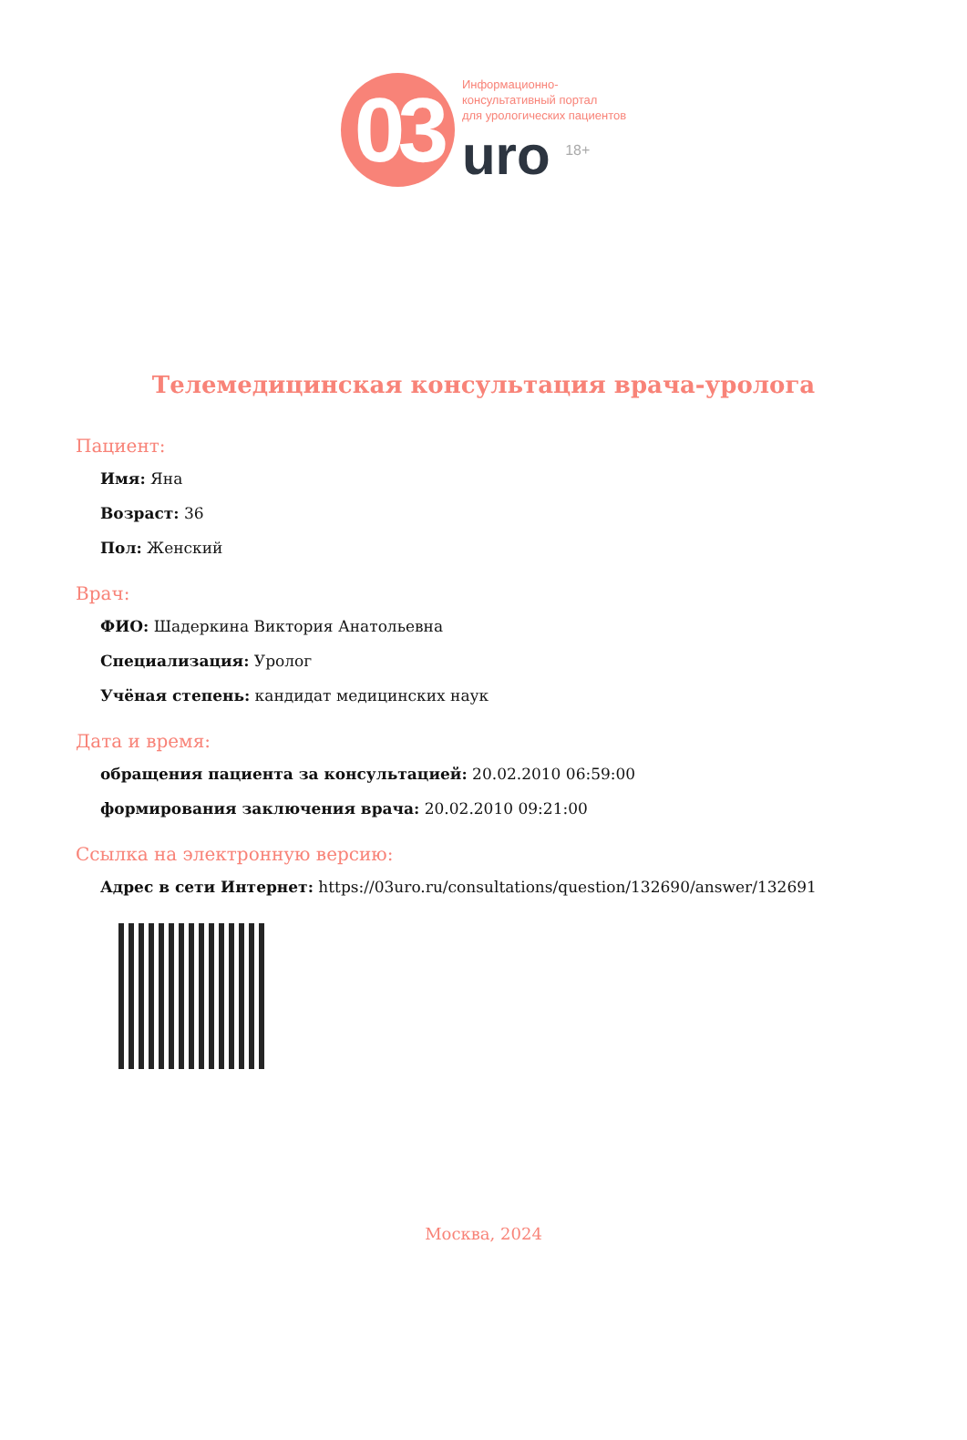03
Информационно-
консультативный портал
для урологических пациентов
uro <sup>18+</sup>
Телемедицинская консультация врача-уролога
Пациент:
Имя: Яна
Возраст: 36
Пол: Женский
Врач:
ФИО: Шадеркина Виктория Анатольевна
Специализация: Уролог
Учёная степень: кандидат медицинских наук
Дата и время:
обращения пациента за консультацией: 20.02.2010 06:59:00
формирования заключения врача: 20.02.2010 09:21:00
Ссылка на электронную версию:
Адрес в сети Интернет: https://03uro.ru/consultations/question/132690/answer/132691
Москва, 2024